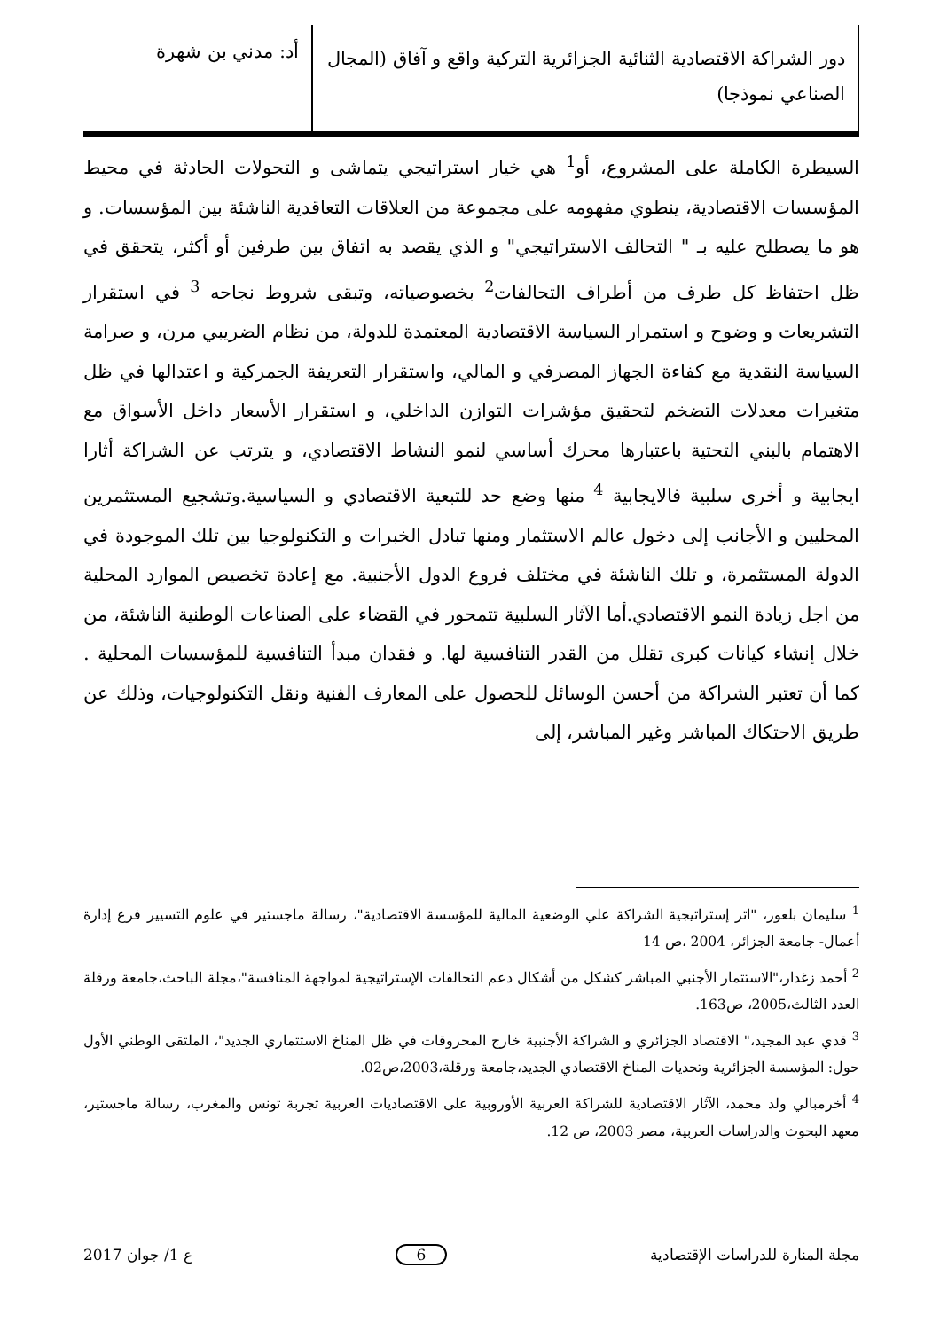دور الشراكة الاقتصادية الثنائية الجزائرية التركية واقع و آفاق (المجال الصناعي نموذجا)
أد: مدني بن شهرة
السيطرة الكاملة على المشروع، أو<sup>1</sup> هي خيار استراتيجي يتماشى و التحولات الحادثة في محيط المؤسسات الاقتصادية، ينطوي مفهومه على مجموعة من العلاقات التعاقدية الناشئة بين المؤسسات. و هو ما يصطلح عليه بـ " التحالف الاستراتيجي" و الذي يقصد به اتفاق بين طرفين أو أكثر، يتحقق في ظل احتفاظ كل طرف من أطراف التحالفات<sup>2</sup> بخصوصياته، وتبقى شروط نجاحه <sup>3</sup> في استقرار التشريعات و وضوح و استمرار السياسة الاقتصادية المعتمدة للدولة، من نظام الضريبي مرن، و صرامة السياسة النقدية مع كفاءة الجهاز المصرفي و المالي، واستقرار التعريفة الجمركية و اعتدالها في ظل متغيرات معدلات التضخم لتحقيق مؤشرات التوازن الداخلي، و استقرار الأسعار داخل الأسواق مع الاهتمام بالبني التحتية باعتبارها محرك أساسي لنمو النشاط الاقتصادي، و يترتب عن الشراكة أثارا ايجابية و أخرى سلبية فالايجابية <sup>4</sup> منها وضع حد للتبعية الاقتصادي و السياسية.وتشجيع المستثمرين المحليين و الأجانب إلى دخول عالم الاستثمار ومنها تبادل الخبرات و التكنولوجيا بين تلك الموجودة في الدولة المستثمرة، و تلك الناشئة في مختلف فروع الدول الأجنبية. مع إعادة تخصيص الموارد المحلية من اجل زيادة النمو الاقتصادي.أما الآثار السلبية تتمحور في القضاء على الصناعات الوطنية الناشئة، من خلال إنشاء كيانات كبرى تقلل من القدر التنافسية لها. و فقدان مبدأ التنافسية للمؤسسات المحلية . كما أن تعتبر الشراكة من أحسن الوسائل للحصول على المعارف الفنية ونقل التكنولوجيات، وذلك عن طريق الاحتكاك المباشر وغير المباشر، إلى
<sup>1</sup> سليمان بلعور، "اثر إستراتيجية الشراكة علي الوضعية المالية للمؤسسة الاقتصادية"، رسالة ماجستير في علوم التسيير فرع إدارة أعمال- جامعة الجزائر، 2004 ،ص 14
<sup>2</sup> أحمد زغدار،"الاستثمار الأجنبي المباشر كشكل من أشكال دعم التحالفات الإستراتيجية لمواجهة المنافسة"،مجلة الباحث،جامعة ورقلة العدد الثالث،2005، ص163.
<sup>3</sup> قدي عبد المجيد،" الاقتصاد الجزائري و الشراكة الأجنبية خارج المحروقات في ظل المناخ الاستثماري الجديد"، الملتقى الوطني الأول حول: المؤسسة الجزائرية وتحديات المناخ الاقتصادي الجديد،جامعة ورقلة،2003،ص02.
<sup>4</sup> أخرمبالي ولد محمد، الآثار الاقتصادية للشراكة العربية الأوروبية على الاقتصاديات العربية تجربة تونس والمغرب، رسالة ماجستير، معهد البحوث والدراسات العربية، مصر 2003، ص 12.
مجلة المنارة للدراسات الإقتصادية 6 ع 1/ جوان 2017